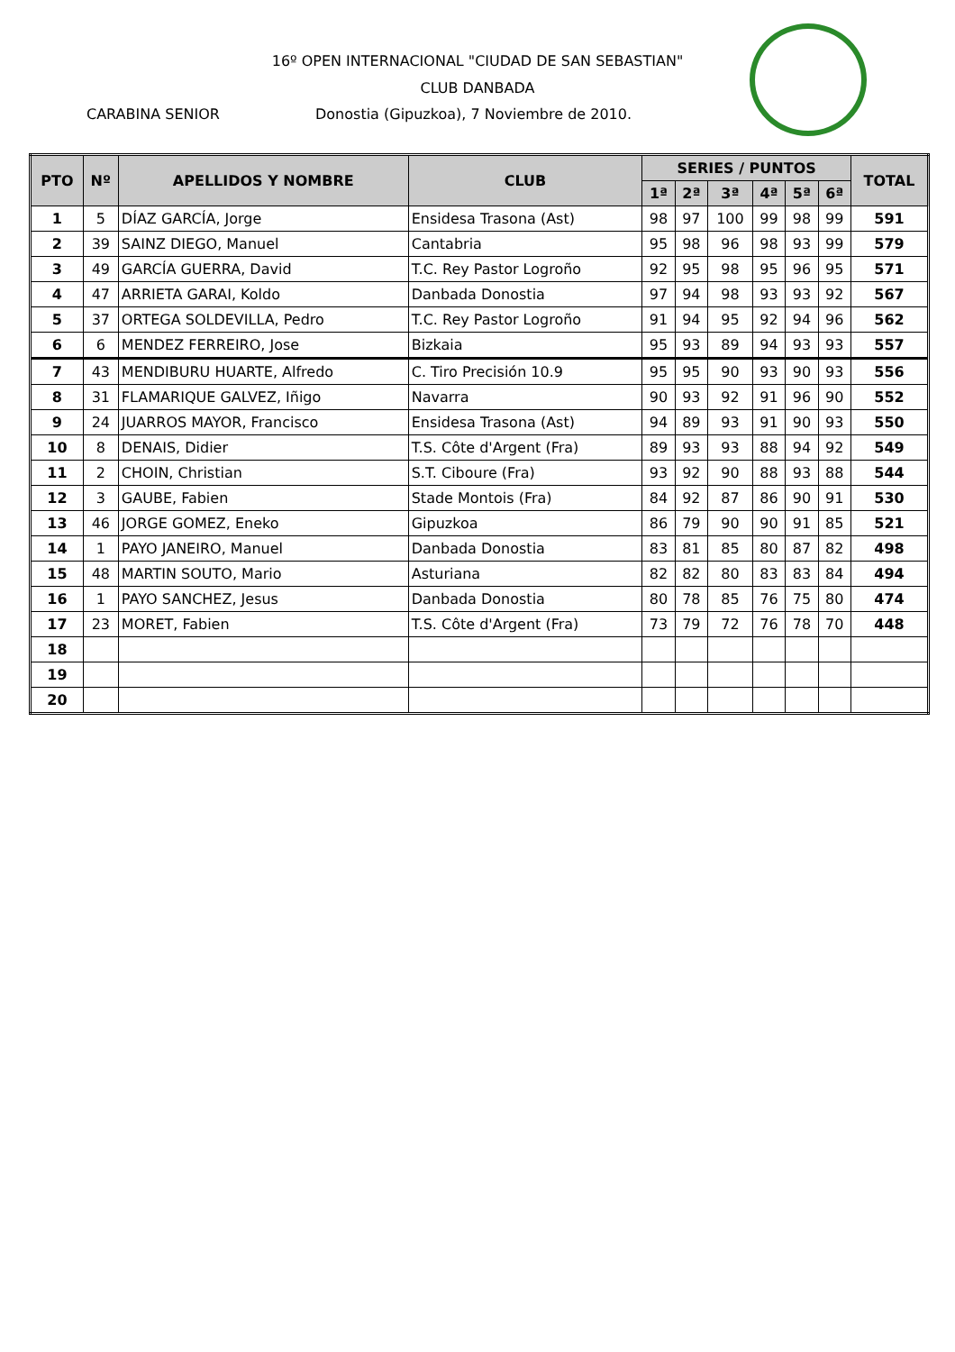16º OPEN INTERNACIONAL "CIUDAD DE SAN SEBASTIAN"
CLUB DANBADA
CARABINA SENIOR
Donostia (Gipuzkoa), 7 Noviembre de 2010.
| PTO | Nº | APELLIDOS Y NOMBRE | CLUB | SERIES / PUNTOS | | | | | | TOTAL |
| --- | --- | --- | --- | --- | --- | --- | --- | --- | --- | --- |
| | | | | 1ª | 2ª | 3ª | 4ª | 5ª | 6ª | |
| 1 | 5 | DÍAZ GARCÍA, Jorge | Ensidesa Trasona (Ast) | 98 | 97 | 100 | 99 | 98 | 99 | 591 |
| 2 | 39 | SAINZ DIEGO, Manuel | Cantabria | 95 | 98 | 96 | 98 | 93 | 99 | 579 |
| 3 | 49 | GARCÍA GUERRA, David | T.C. Rey Pastor Logroño | 92 | 95 | 98 | 95 | 96 | 95 | 571 |
| 4 | 47 | ARRIETA GARAI, Koldo | Danbada Donostia | 97 | 94 | 98 | 93 | 93 | 92 | 567 |
| 5 | 37 | ORTEGA SOLDEVILLA, Pedro | T.C. Rey Pastor Logroño | 91 | 94 | 95 | 92 | 94 | 96 | 562 |
| 6 | 6 | MENDEZ FERREIRO, Jose | Bizkaia | 95 | 93 | 89 | 94 | 93 | 93 | 557 |
| 7 | 43 | MENDIBURU HUARTE, Alfredo | C. Tiro Precisión 10.9 | 95 | 95 | 90 | 93 | 90 | 93 | 556 |
| 8 | 31 | FLAMARIQUE GALVEZ, Iñigo | Navarra | 90 | 93 | 92 | 91 | 96 | 90 | 552 |
| 9 | 24 | JUARROS MAYOR, Francisco | Ensidesa Trasona (Ast) | 94 | 89 | 93 | 91 | 90 | 93 | 550 |
| 10 | 8 | DENAIS, Didier | T.S. Côte d'Argent (Fra) | 89 | 93 | 93 | 88 | 94 | 92 | 549 |
| 11 | 2 | CHOIN, Christian | S.T. Ciboure (Fra) | 93 | 92 | 90 | 88 | 93 | 88 | 544 |
| 12 | 3 | GAUBE, Fabien | Stade Montois (Fra) | 84 | 92 | 87 | 86 | 90 | 91 | 530 |
| 13 | 46 | JORGE GOMEZ, Eneko | Gipuzkoa | 86 | 79 | 90 | 90 | 91 | 85 | 521 |
| 14 | 1 | PAYO JANEIRO, Manuel | Danbada Donostia | 83 | 81 | 85 | 80 | 87 | 82 | 498 |
| 15 | 48 | MARTIN SOUTO, Mario | Asturiana | 82 | 82 | 80 | 83 | 83 | 84 | 494 |
| 16 | 1 | PAYO SANCHEZ, Jesus | Danbada Donostia | 80 | 78 | 85 | 76 | 75 | 80 | 474 |
| 17 | 23 | MORET, Fabien | T.S. Côte d'Argent (Fra) | 73 | 79 | 72 | 76 | 78 | 70 | 448 |
| 18 | | | | | | | | | | |
| 19 | | | | | | | | | | |
| 20 | | | | | | | | | | |